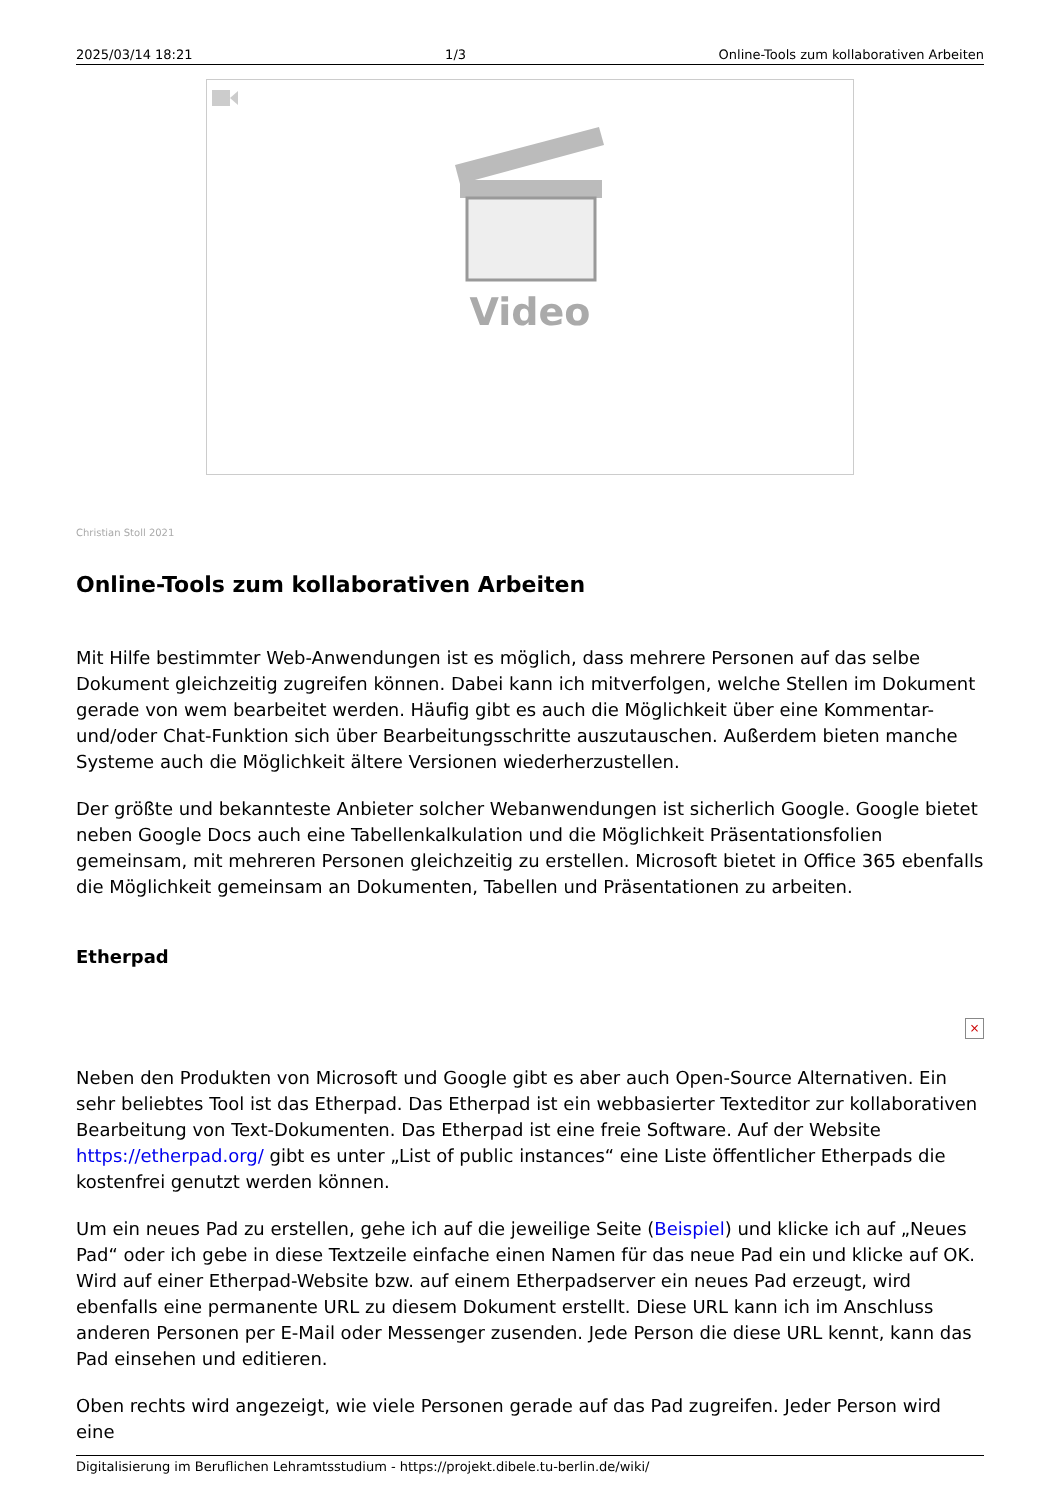2025/03/14 18:21 1/3 Online-Tools zum kollaborativen Arbeiten
Video
Christian Stoll 2021
Online-Tools zum kollaborativen Arbeiten
Mit Hilfe bestimmter Web-Anwendungen ist es möglich, dass mehrere Personen auf das selbe Dokument gleichzeitig zugreifen können. Dabei kann ich mitverfolgen, welche Stellen im Dokument gerade von wem bearbeitet werden. Häufig gibt es auch die Möglichkeit über eine Kommentar- und/oder Chat-Funktion sich über Bearbeitungsschritte auszutauschen. Außerdem bieten manche Systeme auch die Möglichkeit ältere Versionen wiederherzustellen.
Der größte und bekannteste Anbieter solcher Webanwendungen ist sicherlich Google. Google bietet neben Google Docs auch eine Tabellenkalkulation und die Möglichkeit Präsentationsfolien gemeinsam, mit mehreren Personen gleichzeitig zu erstellen. Microsoft bietet in Office 365 ebenfalls die Möglichkeit gemeinsam an Dokumenten, Tabellen und Präsentationen zu arbeiten.
Etherpad
×
Neben den Produkten von Microsoft und Google gibt es aber auch Open-Source Alternativen. Ein sehr beliebtes Tool ist das Etherpad. Das Etherpad ist ein webbasierter Texteditor zur kollaborativen Bearbeitung von Text-Dokumenten. Das Etherpad ist eine freie Software. Auf der Website https://etherpad.org/ gibt es unter „List of public instances“ eine Liste öffentlicher Etherpads die kostenfrei genutzt werden können.
Um ein neues Pad zu erstellen, gehe ich auf die jeweilige Seite (Beispiel) und klicke ich auf „Neues Pad“ oder ich gebe in diese Textzeile einfache einen Namen für das neue Pad ein und klicke auf OK. Wird auf einer Etherpad-Website bzw. auf einem Etherpadserver ein neues Pad erzeugt, wird ebenfalls eine permanente URL zu diesem Dokument erstellt. Diese URL kann ich im Anschluss anderen Personen per E-Mail oder Messenger zusenden. Jede Person die diese URL kennt, kann das Pad einsehen und editieren.
Oben rechts wird angezeigt, wie viele Personen gerade auf das Pad zugreifen. Jeder Person wird eine
Digitalisierung im Beruflichen Lehramtsstudium - https://projekt.dibele.tu-berlin.de/wiki/